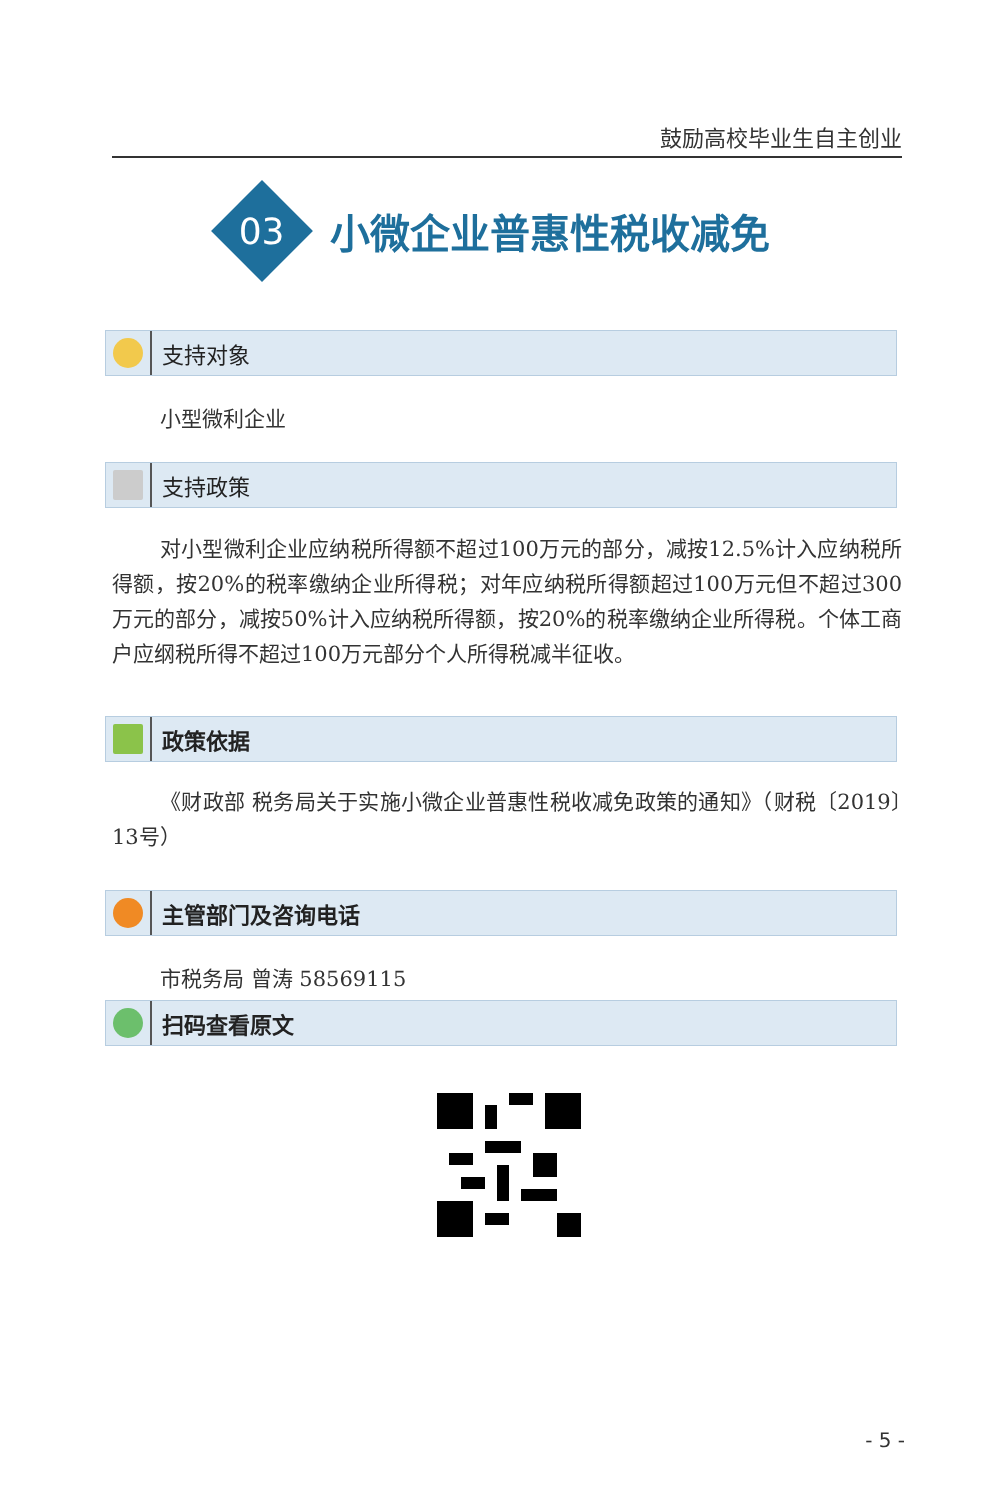鼓励高校毕业生自主创业
03
小微企业普惠性税收减免
支持对象
小型微利企业
支持政策
对小型微利企业应纳税所得额不超过100万元的部分，减按12.5%计入应纳税所得额，按20%的税率缴纳企业所得税；对年应纳税所得额超过100万元但不超过300万元的部分，减按50%计入应纳税所得额，按20%的税率缴纳企业所得税。个体工商户应纲税所得不超过100万元部分个人所得税减半征收。
政策依据
《财政部 税务局关于实施小微企业普惠性税收减免政策的通知》（财税〔2019〕13号）
主管部门及咨询电话
市税务局 曾涛 58569115
扫码查看原文
- 5 -